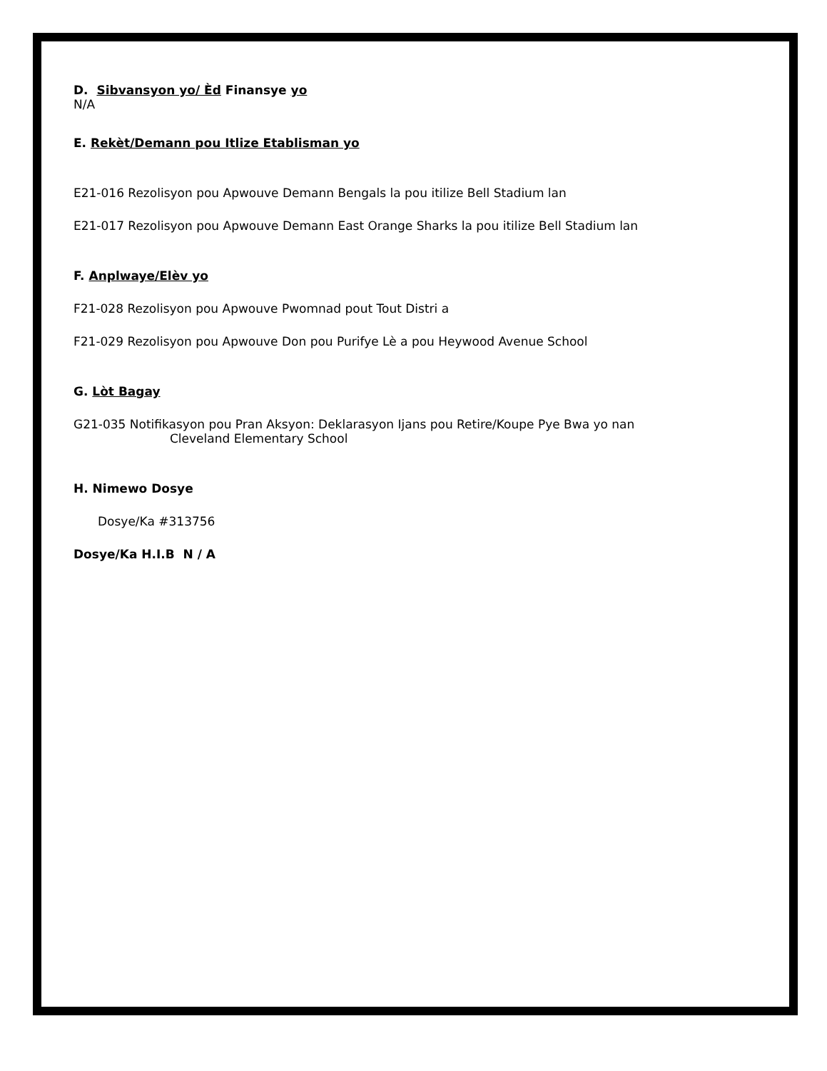D. Sibvansyon yo/ Èd Finansye yo
N/A
E. Rekèt/Demann pou Itlize Etablisman yo
E21-016 Rezolisyon pou Apwouve Demann Bengals la pou itilize Bell Stadium lan
E21-017 Rezolisyon pou Apwouve Demann East Orange Sharks la pou itilize Bell Stadium lan
F. Anplwaye/Elèv yo
F21-028 Rezolisyon pou Apwouve Pwomnad pout Tout Distri a
F21-029 Rezolisyon pou Apwouve Don pou Purifye Lè a pou Heywood Avenue School
G. Lòt Bagay
G21-035 Notifikasyon pou Pran Aksyon: Deklarasyon Ijans pou Retire/Koupe Pye Bwa yo nan
Cleveland Elementary School
H. Nimewo Dosye
Dosye/Ka #313756
Dosye/Ka H.I.B N / A